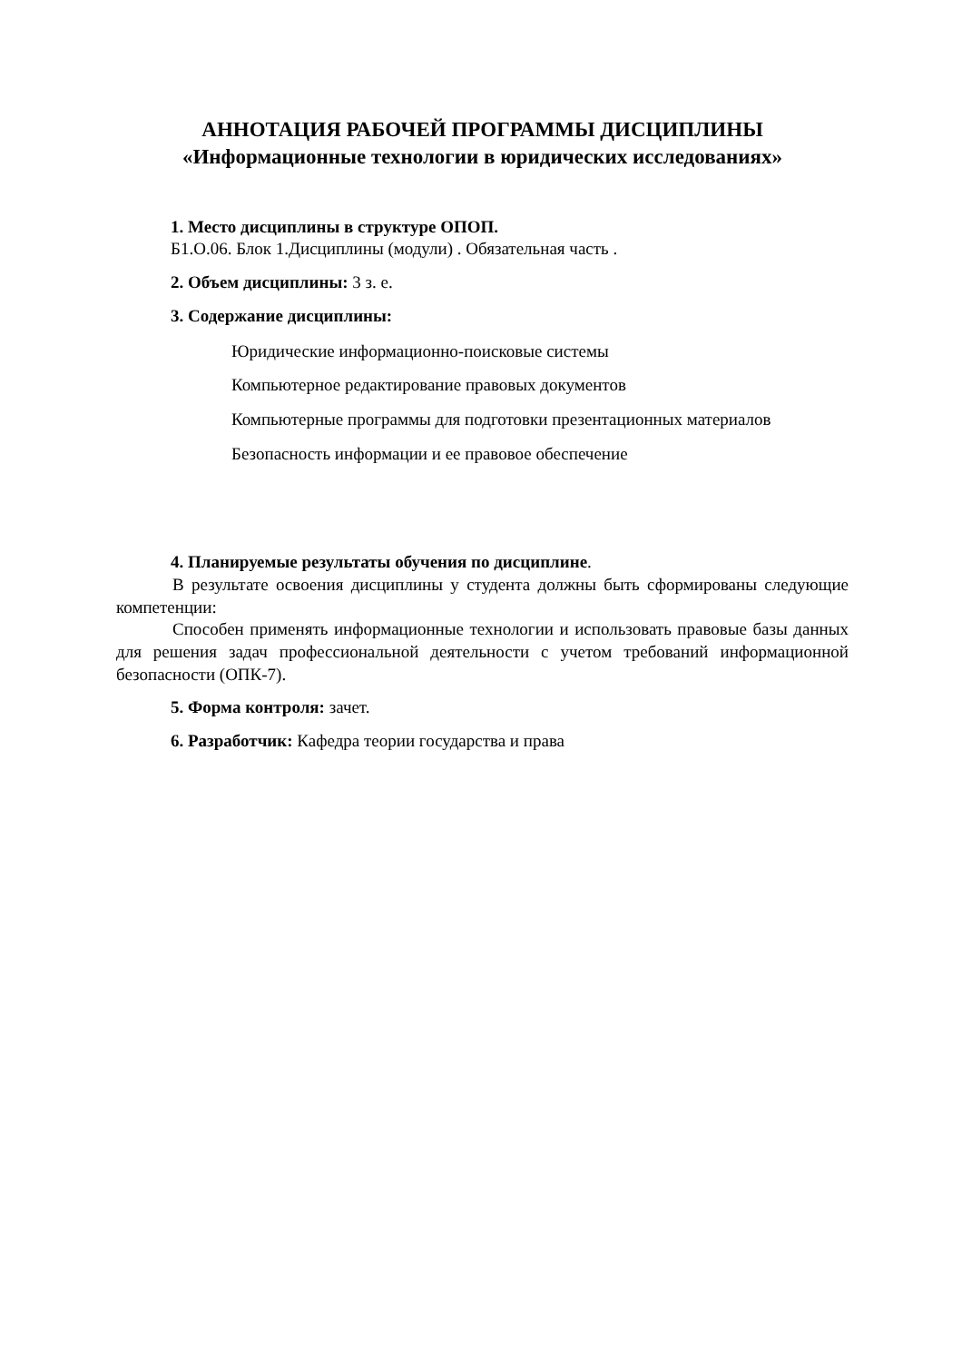АННОТАЦИЯ РАБОЧЕЙ ПРОГРАММЫ ДИСЦИПЛИНЫ
«Информационные технологии в юридических исследованиях»
1. Место дисциплины в структуре ОПОП.
Б1.О.06. Блок 1.Дисциплины (модули) . Обязательная часть .
2. Объем дисциплины: 3 з. е.
3. Содержание дисциплины:
Юридические информационно-поисковые системы
Компьютерное редактирование правовых документов
Компьютерные программы для подготовки презентационных материалов
Безопасность информации и ее правовое обеспечение
4. Планируемые результаты обучения по дисциплине.
В результате освоения дисциплины у студента должны быть сформированы следующие компетенции:
Способен применять информационные технологии и использовать правовые базы данных для решения задач профессиональной деятельности с учетом требований информационной безопасности (ОПК-7).
5. Форма контроля: зачет.
6. Разработчик: Кафедра теории государства и права